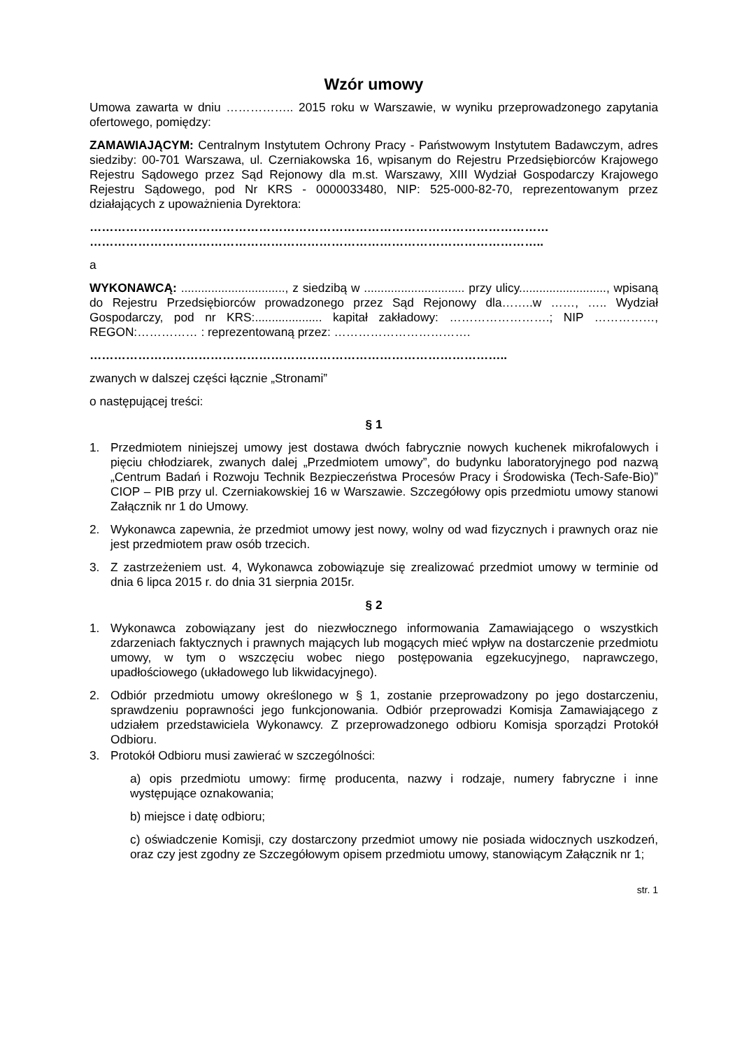Wzór umowy
Umowa zawarta w dniu …………….. 2015 roku w Warszawie, w wyniku przeprowadzonego zapytania ofertowego, pomiędzy:
ZAMAWIAJĄCYM: Centralnym Instytutem Ochrony Pracy - Państwowym Instytutem Badawczym, adres siedziby: 00-701 Warszawa, ul. Czerniakowska 16, wpisanym do Rejestru Przedsiębiorców Krajowego Rejestru Sądowego przez Sąd Rejonowy dla m.st. Warszawy, XIII Wydział Gospodarczy Krajowego Rejestru Sądowego, pod Nr KRS - 0000033480, NIP: 525-000-82-70, reprezentowanym przez działających z upoważnienia Dyrektora:
……………………………………………………………………………………………………
…………………………………………………………………………………………………..
a
WYKONAWCĄ: ..............................., z siedzibą w .............................. przy ulicy.........................., wpisaną do Rejestru Przedsiębiorców prowadzonego przez Sąd Rejonowy dla……..w ……, ….. Wydział Gospodarczy, pod nr KRS:.................... kapitał zakładowy: …………………….; NIP ……………, REGON:…………… : reprezentowaną przez: …………………………….
…………………………………………………………………………………………..
zwanych w dalszej części łącznie „Stronami”
o następującej treści:
§ 1
1. Przedmiotem niniejszej umowy jest dostawa dwóch fabrycznie nowych kuchenek mikrofalowych i pięciu chłodziarek, zwanych dalej „Przedmiotem umowy”, do budynku laboratoryjnego pod nazwą „Centrum Badań i Rozwoju Technik Bezpieczeństwa Procesów Pracy i Środowiska (Tech-Safe-Bio)” CIOP – PIB przy ul. Czerniakowskiej 16 w Warszawie. Szczegółowy opis przedmiotu umowy stanowi Załącznik nr 1 do Umowy.
2. Wykonawca zapewnia, że przedmiot umowy jest nowy, wolny od wad fizycznych i prawnych oraz nie jest przedmiotem praw osób trzecich.
3. Z zastrzeżeniem ust. 4, Wykonawca zobowiązuje się zrealizować przedmiot umowy w terminie od dnia 6 lipca 2015 r. do dnia 31 sierpnia 2015r.
§ 2
1. Wykonawca zobowiązany jest do niezwłocznego informowania Zamawiającego o wszystkich zdarzeniach faktycznych i prawnych mających lub mogących mieć wpływ na dostarczenie przedmiotu umowy, w tym o wszczęciu wobec niego postępowania egzekucyjnego, naprawczego, upadłościowego (układowego lub likwidacyjnego).
2. Odbiór przedmiotu umowy określonego w § 1, zostanie przeprowadzony po jego dostarczeniu, sprawdzeniu poprawności jego funkcjonowania. Odbiór przeprowadzi Komisja Zamawiającego z udziałem przedstawiciela Wykonawcy. Z przeprowadzonego odbioru Komisja sporządzi Protokół Odbioru.
3. Protokół Odbioru musi zawierać w szczególności:
a) opis przedmiotu umowy: firmę producenta, nazwy i rodzaje, numery fabryczne i inne występujące oznakowania;
b) miejsce i datę odbioru;
c) oświadczenie Komisji, czy dostarczony przedmiot umowy nie posiada widocznych uszkodzeń, oraz czy jest zgodny ze Szczegółowym opisem przedmiotu umowy, stanowiącym Załącznik nr 1;
str. 1